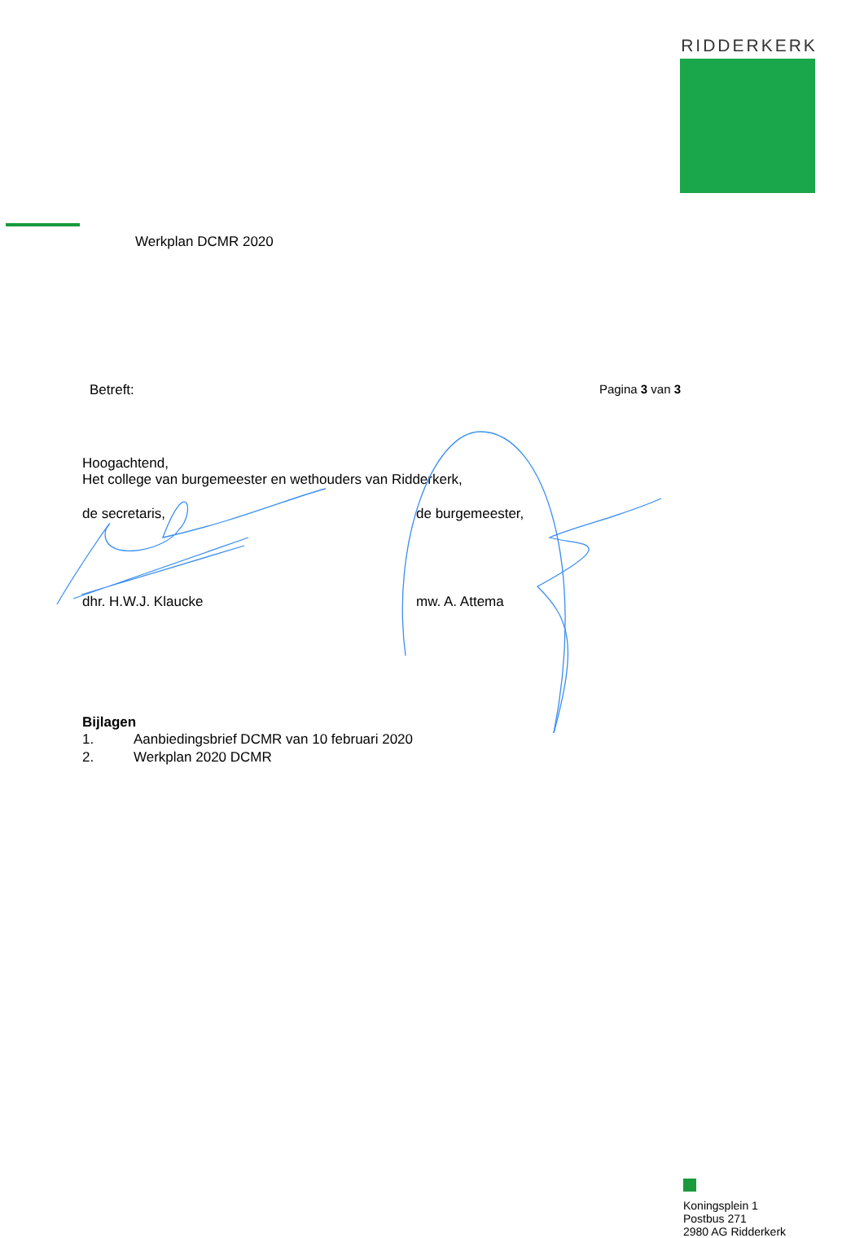RIDDERKERK
Werkplan DCMR 2020
Betreft: Pagina 3 van 3
Hoogachtend,
Het college van burgemeester en wethouders van Ridderkerk,
de secretaris, de burgemeester,
dhr. H.W.J. Klaucke mw. A. Attema
Bijlagen
1. Aanbiedingsbrief DCMR van 10 februari 2020
2. Werkplan 2020 DCMR
Koningsplein 1
Postbus 271
2980 AG Ridderkerk